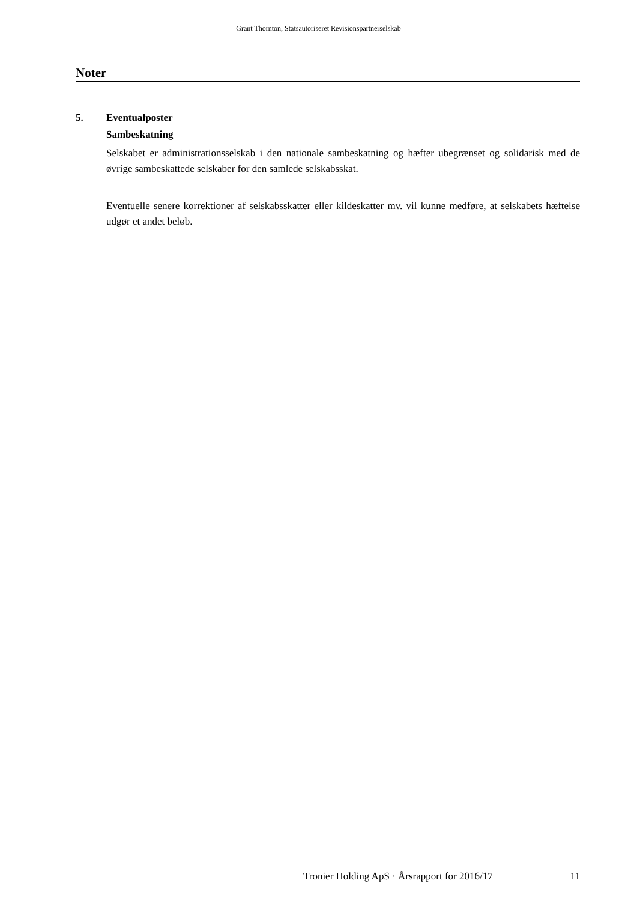Grant Thornton, Statsautoriseret Revisionspartnerselskab
Noter
5. Eventualposter
Sambeskatning
Selskabet er administrationsselskab i den nationale sambeskatning og hæfter ubegrænset og solidarisk med de øvrige sambeskattede selskaber for den samlede selskabsskat.
Eventuelle senere korrektioner af selskabsskatter eller kildeskatter mv. vil kunne medføre, at selskabets hæftelse udgør et andet beløb.
Tronier Holding ApS · Årsrapport for 2016/17 11